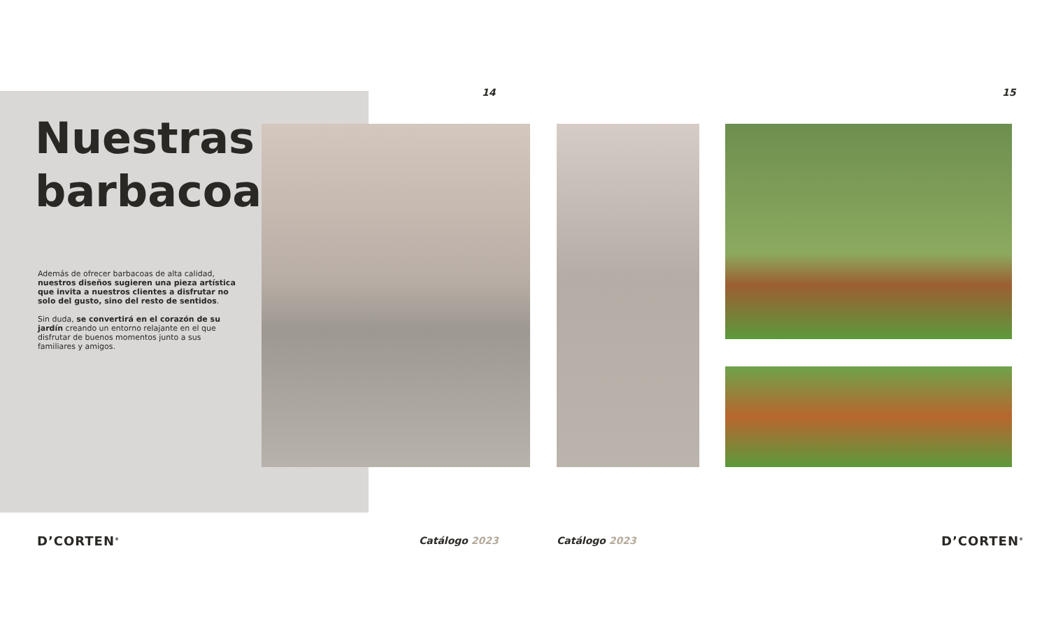14 15
Nuestras
barbacoas
Además de ofrecer barbacoas de alta calidad, nuestros diseños sugieren una pieza artística que invita a nuestros clientes a disfrutar no solo del gusto, sino del resto de sentidos.
Sin duda, se convertirá en el corazón de su jardín creando un entorno relajante en el que disfrutar de buenos momentos junto a sus familiares y amigos.
D’CORTEN<sup>®</sup> Catálogo 2023 Catálogo 2023 D’CORTEN<sup>®</sup>